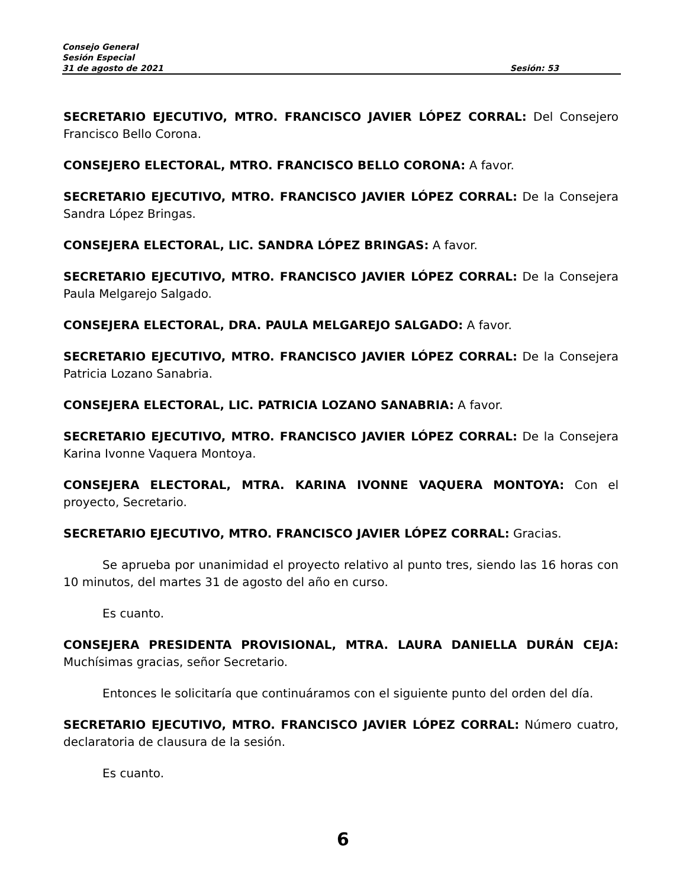Consejo General
Sesión Especial
31 de agosto de 2021 Sesión: 53
SECRETARIO EJECUTIVO, MTRO. FRANCISCO JAVIER LÓPEZ CORRAL: Del Consejero Francisco Bello Corona.
CONSEJERO ELECTORAL, MTRO. FRANCISCO BELLO CORONA: A favor.
SECRETARIO EJECUTIVO, MTRO. FRANCISCO JAVIER LÓPEZ CORRAL: De la Consejera Sandra López Bringas.
CONSEJERA ELECTORAL, LIC. SANDRA LÓPEZ BRINGAS: A favor.
SECRETARIO EJECUTIVO, MTRO. FRANCISCO JAVIER LÓPEZ CORRAL: De la Consejera Paula Melgarejo Salgado.
CONSEJERA ELECTORAL, DRA. PAULA MELGAREJO SALGADO: A favor.
SECRETARIO EJECUTIVO, MTRO. FRANCISCO JAVIER LÓPEZ CORRAL: De la Consejera Patricia Lozano Sanabria.
CONSEJERA ELECTORAL, LIC. PATRICIA LOZANO SANABRIA: A favor.
SECRETARIO EJECUTIVO, MTRO. FRANCISCO JAVIER LÓPEZ CORRAL: De la Consejera Karina Ivonne Vaquera Montoya.
CONSEJERA ELECTORAL, MTRA. KARINA IVONNE VAQUERA MONTOYA: Con el proyecto, Secretario.
SECRETARIO EJECUTIVO, MTRO. FRANCISCO JAVIER LÓPEZ CORRAL: Gracias.
Se aprueba por unanimidad el proyecto relativo al punto tres, siendo las 16 horas con 10 minutos, del martes 31 de agosto del año en curso.
Es cuanto.
CONSEJERA PRESIDENTA PROVISIONAL, MTRA. LAURA DANIELLA DURÁN CEJA: Muchísimas gracias, señor Secretario.
Entonces le solicitaría que continuáramos con el siguiente punto del orden del día.
SECRETARIO EJECUTIVO, MTRO. FRANCISCO JAVIER LÓPEZ CORRAL: Número cuatro, declaratoria de clausura de la sesión.
Es cuanto.
6